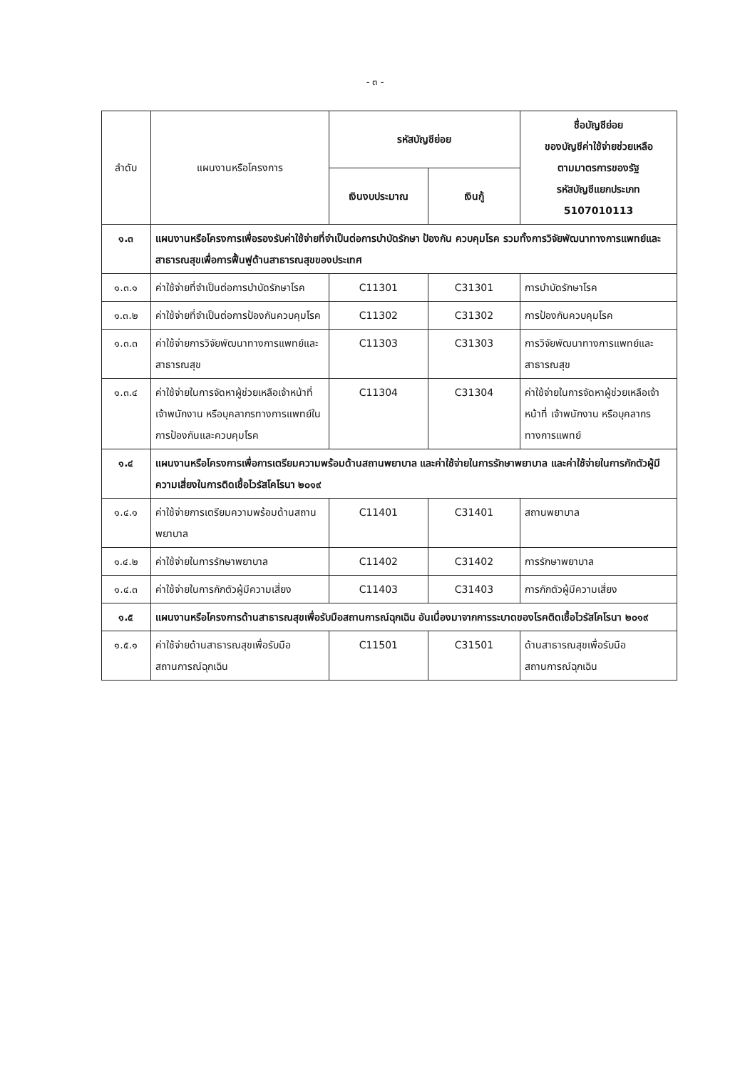- ๓ -
| ลำดับ | แผนงานหรือโครงการ | รหัสบัญชีย่อย | | ชื่อบัญชีย่อย ของบัญชีค่าใช้จ่ายช่วยเหลือ ตามมาตรการของรัฐ รหัสบัญชีแยกประเภท 5107010113 |
| --- | --- | --- | --- | --- |
| | | เงินงบประมาณ | เงินกู้ | |
| ๑.๓ | แผนงานหรือโครงการเพื่อรองรับค่าใช้จ่ายที่จำเป็นต่อการบำบัดรักษา ป้องกัน ควบคุมโรค รวมทั้งการวิจัยพัฒนาทางการแพทย์และสาธารณสุขเพื่อการฟื้นฟูด้านสาธารณสุขของประเทศ | | | |
| ๑.๓.๑ | ค่าใช้จ่ายที่จำเป็นต่อการบำบัดรักษาโรค | C11301 | C31301 | การบำบัดรักษาโรค |
| ๑.๓.๒ | ค่าใช้จ่ายที่จำเป็นต่อการป้องกันควบคุมโรค | C11302 | C31302 | การป้องกันควบคุมโรค |
| ๑.๓.๓ | ค่าใช้จ่ายการวิจัยพัฒนาทางการแพทย์และสาธารณสุข | C11303 | C31303 | การวิจัยพัฒนาทางการแพทย์และสาธารณสุข |
| ๑.๓.๔ | ค่าใช้จ่ายในการจัดหาผู้ช่วยเหลือเจ้าหน้าที่ เจ้าพนักงาน หรือบุคลากรทางการแพทย์ในการป้องกันและควบคุมโรค | C11304 | C31304 | ค่าใช้จ่ายในการจัดหาผู้ช่วยเหลือเจ้าหน้าที่ เจ้าพนักงาน หรือบุคลากรทางการแพทย์ |
| ๑.๔ | แผนงานหรือโครงการเพื่อการเตรียมความพร้อมด้านสถานพยาบาล และค่าใช้จ่ายในการรักษาพยาบาล และค่าใช้จ่ายในการกักตัวผู้มีความเสี่ยงในการติดเชื้อไวรัสโคโรนา ๒๐๑๙ | | | |
| ๑.๔.๑ | ค่าใช้จ่ายการเตรียมความพร้อมด้านสถานพยาบาล | C11401 | C31401 | สถานพยาบาล |
| ๑.๔.๒ | ค่าใช้จ่ายในการรักษาพยาบาล | C11402 | C31402 | การรักษาพยาบาล |
| ๑.๔.๓ | ค่าใช้จ่ายในการกักตัวผู้มีความเสี่ยง | C11403 | C31403 | การกักตัวผู้มีความเสี่ยง |
| ๑.๕ | แผนงานหรือโครงการด้านสาธารณสุขเพื่อรับมือสถานการณ์ฉุกเฉิน อันเนื่องมาจากการระบาดของโรคติดเชื้อไวรัสโคโรนา ๒๐๑๙ | | | |
| ๑.๕.๑ | ค่าใช้จ่ายด้านสาธารณสุขเพื่อรับมือสถานการณ์ฉุกเฉิน | C11501 | C31501 | ด้านสาธารณสุขเพื่อรับมือสถานการณ์ฉุกเฉิน |